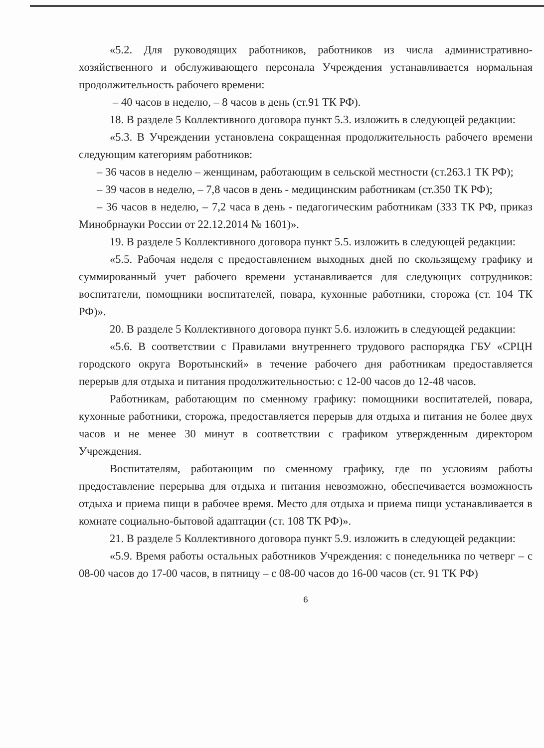«5.2. Для руководящих работников, работников из числа административно-хозяйственного и обслуживающего персонала Учреждения устанавливается нормальная продолжительность рабочего времени:
– 40 часов в неделю, – 8 часов в день (ст.91 ТК РФ).
18. В разделе 5 Коллективного договора пункт 5.3. изложить в следующей редакции:
«5.3. В Учреждении установлена сокращенная продолжительность рабочего времени следующим категориям работников:
– 36 часов в неделю – женщинам, работающим в сельской местности (ст.263.1 ТК РФ);
– 39 часов в неделю, – 7,8 часов в день - медицинским работникам (ст.350 ТК РФ);
– 36 часов в неделю, – 7,2 часа в день - педагогическим работникам (333 ТК РФ, приказ Минобрнауки России от 22.12.2014 № 1601)».
19. В разделе 5 Коллективного договора пункт 5.5. изложить в следующей редакции:
«5.5. Рабочая неделя с предоставлением выходных дней по скользящему графику и суммированный учет рабочего времени устанавливается для следующих сотрудников: воспитатели, помощники воспитателей, повара, кухонные работники, сторожа (ст. 104 ТК РФ)».
20. В разделе 5 Коллективного договора пункт 5.6. изложить в следующей редакции:
«5.6. В соответствии с Правилами внутреннего трудового распорядка ГБУ «СРЦН городского округа Воротынский» в течение рабочего дня работникам предоставляется перерыв для отдыха и питания продолжительностью: с 12-00 часов до 12-48 часов.
Работникам, работающим по сменному графику: помощники воспитателей, повара, кухонные работники, сторожа, предоставляется перерыв для отдыха и питания не более двух часов и не менее 30 минут в соответствии с графиком утвержденным директором Учреждения.
Воспитателям, работающим по сменному графику, где по условиям работы предоставление перерыва для отдыха и питания невозможно, обеспечивается возможность отдыха и приема пищи в рабочее время. Место для отдыха и приема пищи устанавливается в комнате социально-бытовой адаптации (ст. 108 ТК РФ)».
21. В разделе 5 Коллективного договора пункт 5.9. изложить в следующей редакции:
«5.9. Время работы остальных работников Учреждения: с понедельника по четверг – с 08-00 часов до 17-00 часов, в пятницу – с 08-00 часов до 16-00 часов (ст. 91 ТК РФ)
6